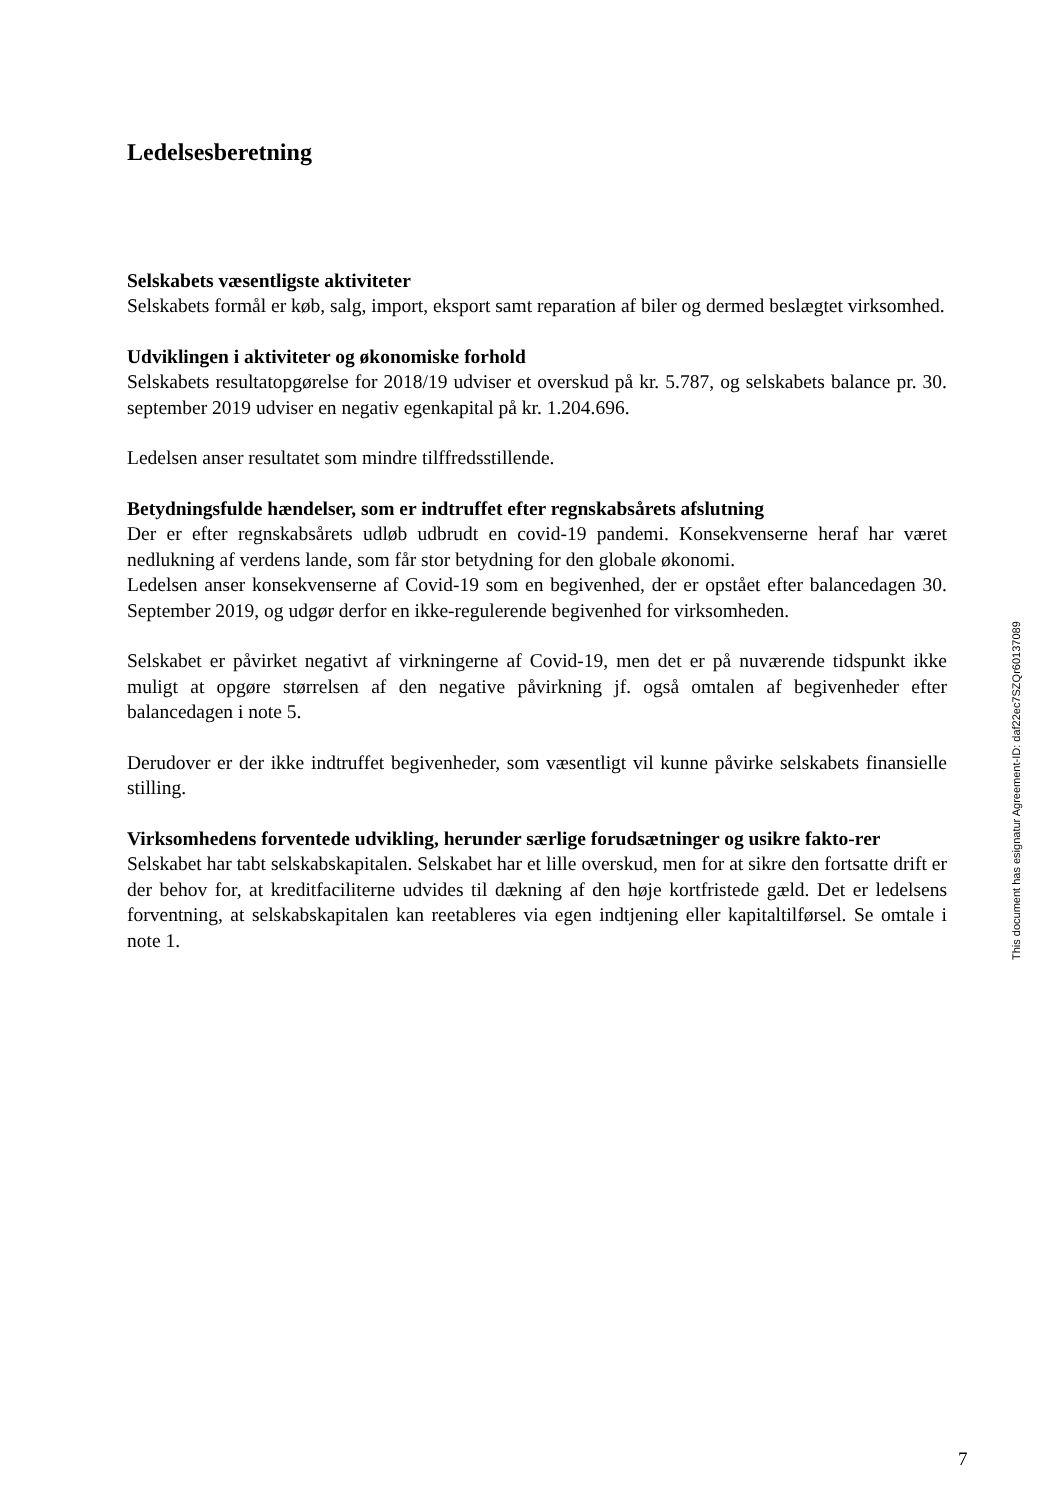Ledelsesberetning
Selskabets væsentligste aktiviteter
Selskabets formål er køb, salg, import, eksport samt reparation af biler og dermed beslægtet virksomhed.
Udviklingen i aktiviteter og økonomiske forhold
Selskabets resultatopgørelse for 2018/19 udviser et overskud på kr. 5.787, og selskabets balance pr. 30. september 2019 udviser en negativ egenkapital på kr. 1.204.696.
Ledelsen anser resultatet som mindre tilffredsstillende.
Betydningsfulde hændelser, som er indtruffet efter regnskabsårets afslutning
Der er efter regnskabsårets udløb udbrudt en covid-19 pandemi. Konsekvenserne heraf har været nedlukning af verdens lande, som får stor betydning for den globale økonomi.
Ledelsen anser konsekvenserne af Covid-19 som en begivenhed, der er opstået efter balancedagen 30. September 2019, og udgør derfor en ikke-regulerende begivenhed for virksomheden.
Selskabet er påvirket negativt af virkningerne af Covid-19, men det er på nuværende tidspunkt ikke muligt at opgøre størrelsen af den negative påvirkning jf. også omtalen af begivenheder efter balancedagen i note 5.
Derudover er der ikke indtruffet begivenheder, som væsentligt vil kunne påvirke selskabets finansielle stilling.
Virksomhedens forventede udvikling, herunder særlige forudsætninger og usikre fakto-rer
Selskabet har tabt selskabskapitalen. Selskabet har et lille overskud, men for at sikre den fortsatte drift er der behov for, at kreditfaciliterne udvides til dækning af den høje kortfristede gæld. Det er ledelsens forventning, at selskabskapitalen kan reetableres via egen indtjening eller kapitaltilførsel. Se omtale i note 1.
This document has esignatur Agreement-ID: daf22ec7SZQr60137089
7